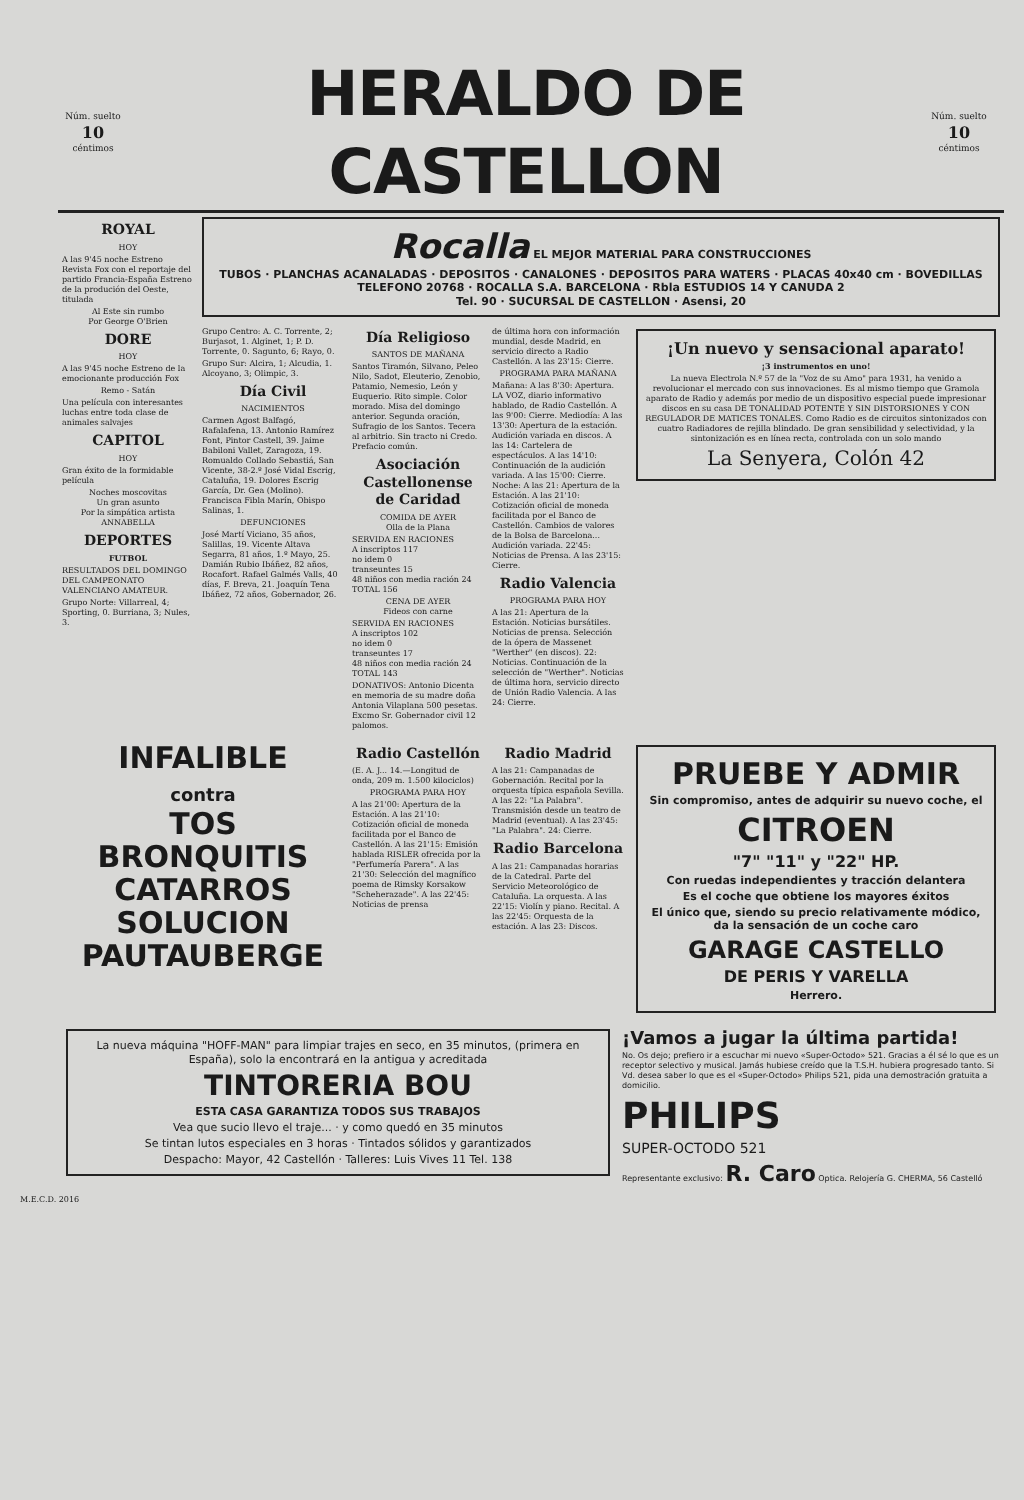Núm. suelto
10
céntimos
HERALDO DE CASTELLON
Núm. suelto
10
céntimos
ROYAL
HOY
A las 9'45 noche Estreno Revista Fox con el reportaje del partido Francia-España Estreno de la produción del Oeste, titulada
Al Este sin rumbo
Por George O'Brien
DORE
HOY
A las 9'45 noche Estreno de la emocionante producción Fox
Remo - Satán
Una película con interesantes luchas entre toda clase de animales salvajes
CAPITOL
HOY
Gran éxito de la formidable película
Noches moscovitas
Un gran asunto
Por la simpática artista ANNABELLA
DEPORTES
FUTBOL
RESULTADOS DEL DOMINGO DEL CAMPEONATO VALENCIANO AMATEUR.
Grupo Norte: Villarreal, 4; Sporting, 0. Burriana, 3; Nules, 3.
Rocalla EL MEJOR MATERIAL PARA CONSTRUCCIONES
TUBOS · PLANCHAS ACANALADAS · DEPOSITOS · CANALONES · DEPOSITOS PARA WATERS · PLACAS 40x40 cm · BOVEDILLAS
TELEFONO 20768 · ROCALLA S.A. BARCELONA · Rbla ESTUDIOS 14 Y CANUDA 2
Tel. 90 · SUCURSAL DE CASTELLON · Asensi, 20
Grupo Centro: A. C. Torrente, 2; Burjasot, 1. Alginet, 1; P. D. Torrente, 0. Sagunto, 6; Rayo, 0.
Grupo Sur: Alcira, 1; Alcudia, 1. Alcoyano, 3; Olimpic, 3.
Día Civil
NACIMIENTOS
Carmen Agost Balfagó, Rafalafena, 13. Antonio Ramírez Font, Pintor Castell, 39. Jaime Babiloni Vallet, Zaragoza, 19. Romualdo Collado Sebastiá, San Vicente, 38-2.º José Vidal Escrig, Cataluña, 19. Dolores Escrig García, Dr. Gea (Molino). Francisca Fibla Marín, Obispo Salinas, 1.
DEFUNCIONES
José Martí Viciano, 35 años, Salillas, 19. Vicente Altava Segarra, 81 años, 1.º Mayo, 25. Damián Rubio Ibáñez, 82 años, Rocafort. Rafael Galmés Valls, 40 días, F. Breva, 21. Joaquín Tena Ibáñez, 72 años, Gobernador, 26.
Día Religioso
SANTOS DE MAÑANA
Santos Tiramón, Silvano, Peleo Nilo, Sadot, Eleuterio, Zenobio, Patamio, Nemesio, León y Euquerio. Rito simple. Color morado. Misa del domingo anterior. Segunda oración, Sufragio de los Santos. Tecera al arbitrio. Sin tracto ni Credo. Prefacio común.
Asociación Castellonense de Caridad
COMIDA DE AYER
Olla de la Plana
SERVIDA EN RACIONES
A inscriptos 117
no idem 0
transeuntes 15
48 niños con media ración 24
TOTAL 156
CENA DE AYER
Fideos con carne
SERVIDA EN RACIONES
A inscriptos 102
no idem 0
transeuntes 17
48 niños con media ración 24
TOTAL 143
DONATIVOS: Antonio Dicenta en memoria de su madre doña Antonia Vilaplana 500 pesetas. Excmo Sr. Gobernador civil 12 palomos.
de última hora con información mundial, desde Madrid, en servicio directo a Radio Castellón. A las 23'15: Cierre.
PROGRAMA PARA MAÑANA
Mañana: A las 8'30: Apertura. LA VOZ, diario informativo hablado, de Radio Castellón. A las 9'00: Cierre. Mediodía: A las 13'30: Apertura de la estación. Audición variada en discos. A las 14: Cartelera de espectáculos. A las 14'10: Continuación de la audición variada. A las 15'00: Cierre. Noche: A las 21: Apertura de la Estación. A las 21'10: Cotización oficial de moneda facilitada por el Banco de Castellón. Cambios de valores de la Bolsa de Barcelona... Audición variada. 22'45: Noticias de Prensa. A las 23'15: Cierre.
Radio Valencia
PROGRAMA PARA HOY
A las 21: Apertura de la Estación. Noticias bursátiles. Noticias de prensa. Selección de la ópera de Massenet "Werther" (en discos). 22: Noticias. Continuación de la selección de "Werther". Noticias de última hora, servicio directo de Unión Radio Valencia. A las 24: Cierre.
¡Un nuevo y sensacional aparato!
¡3 instrumentos en uno!
La nueva Electrola N.º 57 de la "Voz de su Amo" para 1931, ha venido a revolucionar el mercado con sus innovaciones. Es al mismo tiempo que Gramola aparato de Radio y además por medio de un dispositivo especial puede impresionar discos en su casa DE TONALIDAD POTENTE Y SIN DISTORSIONES Y CON REGULADOR DE MATICES TONALES. Como Radio es de circuitos sintonizados con cuatro Radiadores de rejilla blindado. De gran sensibilidad y selectividad, y la sintonización es en línea recta, controlada con un solo mando
La Senyera, Colón 42
INFALIBLE
contra
TOS
BRONQUITIS
CATARROS
SOLUCION
PAUTAUBERGE
Radio Castellón
(E. A. J... 14.—Longitud de onda, 209 m. 1.500 kilociclos)
PROGRAMA PARA HOY
A las 21'00: Apertura de la Estación. A las 21'10: Cotización oficial de moneda facilitada por el Banco de Castellón. A las 21'15: Emisión hablada RISLER ofrecida por la "Perfumería Parera". A las 21'30: Selección del magnífico poema de Rimsky Korsakow "Scheherazade". A las 22'45: Noticias de prensa
Radio Madrid
A las 21: Campanadas de Gobernación. Recital por la orquesta típica española Sevilla. A las 22: "La Palabra". Transmisión desde un teatro de Madrid (eventual). A las 23'45: "La Palabra". 24: Cierre.
Radio Barcelona
A las 21: Campanadas horarias de la Catedral. Parte del Servicio Meteorológico de Cataluña. La orquesta. A las 22'15: Violín y piano. Recital. A las 22'45: Orquesta de la estación. A las 23: Discos.
PRUEBE Y ADMIR
Sin compromiso, antes de adquirir su nuevo coche, el
CITROEN
"7" "11" y "22" HP.
Con ruedas independientes y tracción delantera
Es el coche que obtiene los mayores éxitos
El único que, siendo su precio relativamente módico, da la sensación de un coche caro
GARAGE CASTELLO
DE PERIS Y VARELLA
Herrero.
La nueva máquina "HOFF-MAN" para limpiar trajes en seco, en 35 minutos, (primera en España), solo la encontrará en la antigua y acreditada
TINTORERIA BOU
ESTA CASA GARANTIZA TODOS SUS TRABAJOS
Vea que sucio llevo el traje... · y como quedó en 35 minutos
Se tintan lutos especiales en 3 horas · Tintados sólidos y garantizados
Despacho: Mayor, 42 Castellón · Talleres: Luis Vives 11 Tel. 138
¡Vamos a jugar la última partida!
No. Os dejo; prefiero ir a escuchar mi nuevo «Super-Octodo» 521. Gracias a él sé lo que es un receptor selectivo y musical. Jamás hubiese creído que la T.S.H. hubiera progresado tanto. Si Vd. desea saber lo que es el «Super-Octodo» Philips 521, pida una demostración gratuita a domicilio.
PHILIPS
SUPER-OCTODO 521
Representante exclusivo: R. Caro Optica. Relojería G. CHERMA, 56 Castelló
M.E.C.D. 2016